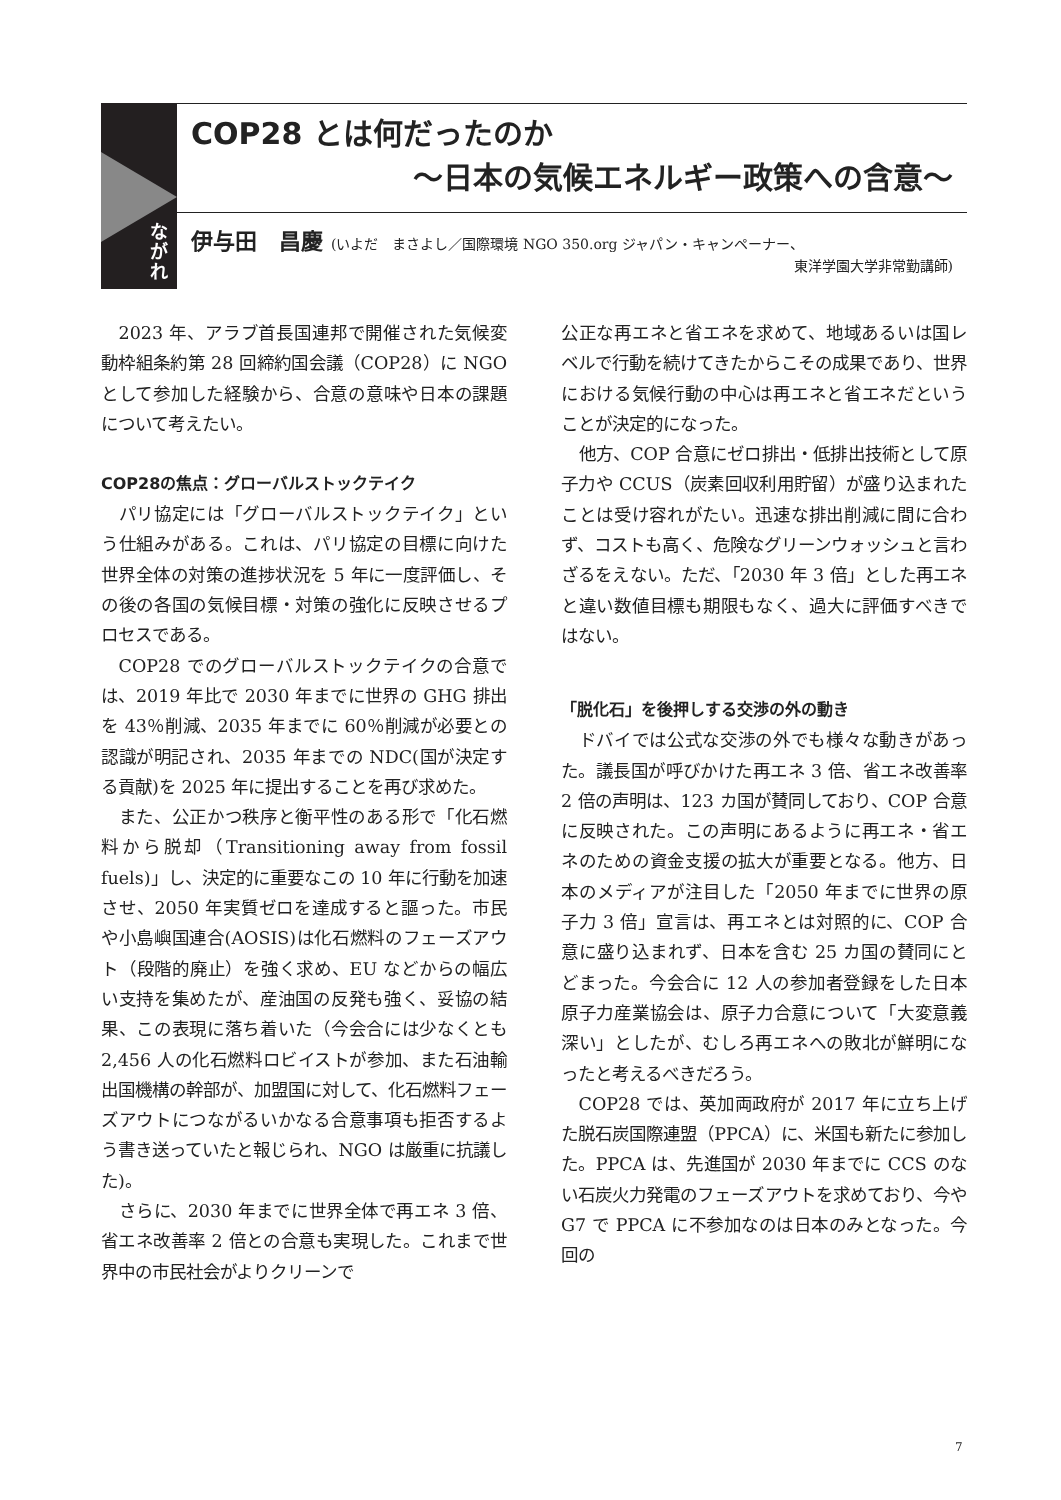な
が
れ
COP28 とは何だったのか
～日本の気候エネルギー政策への含意～
伊与田　昌慶 (いよだ　まさよし／国際環境 NGO 350.org ジャパン・キャンペーナー、
東洋学園大学非常勤講師)
2023 年、アラブ首長国連邦で開催された気候変動枠組条約第 28 回締約国会議（COP28）に NGO として参加した経験から、合意の意味や日本の課題について考えたい。
COP28の焦点：グローバルストックテイク
パリ協定には「グローバルストックテイク」という仕組みがある。これは、パリ協定の目標に向けた世界全体の対策の進捗状況を 5 年に一度評価し、その後の各国の気候目標・対策の強化に反映させるプロセスである。
COP28 でのグローバルストックテイクの合意では、2019 年比で 2030 年までに世界の GHG 排出を 43％削減、2035 年までに 60％削減が必要との認識が明記され、2035 年までの NDC(国が決定する貢献)を 2025 年に提出することを再び求めた。
また、公正かつ秩序と衡平性のある形で「化石燃料から脱却（Transitioning away from fossil fuels)」し、決定的に重要なこの 10 年に行動を加速させ、2050 年実質ゼロを達成すると謳った。市民や小島嶼国連合(AOSIS)は化石燃料のフェーズアウト（段階的廃止）を強く求め、EU などからの幅広い支持を集めたが、産油国の反発も強く、妥協の結果、この表現に落ち着いた（今会合には少なくとも 2,456 人の化石燃料ロビイストが参加、また石油輸出国機構の幹部が、加盟国に対して、化石燃料フェーズアウトにつながるいかなる合意事項も拒否するよう書き送っていたと報じられ、NGO は厳重に抗議した)。
さらに、2030 年までに世界全体で再エネ 3 倍、省エネ改善率 2 倍との合意も実現した。これまで世界中の市民社会がよりクリーンで
公正な再エネと省エネを求めて、地域あるいは国レベルで行動を続けてきたからこその成果であり、世界における気候行動の中心は再エネと省エネだということが決定的になった。
他方、COP 合意にゼロ排出・低排出技術として原子力や CCUS（炭素回収利用貯留）が盛り込まれたことは受け容れがたい。迅速な排出削減に間に合わず、コストも高く、危険なグリーンウォッシュと言わざるをえない。ただ、「2030 年 3 倍」とした再エネと違い数値目標も期限もなく、過大に評価すべきではない。
「脱化石」を後押しする交渉の外の動き
ドバイでは公式な交渉の外でも様々な動きがあった。議長国が呼びかけた再エネ 3 倍、省エネ改善率 2 倍の声明は、123 カ国が賛同しており、COP 合意に反映された。この声明にあるように再エネ・省エネのための資金支援の拡大が重要となる。他方、日本のメディアが注目した「2050 年までに世界の原子力 3 倍」宣言は、再エネとは対照的に、COP 合意に盛り込まれず、日本を含む 25 カ国の賛同にとどまった。今会合に 12 人の参加者登録をした日本原子力産業協会は、原子力合意について「大変意義深い」としたが、むしろ再エネへの敗北が鮮明になったと考えるべきだろう。
COP28 では、英加両政府が 2017 年に立ち上げた脱石炭国際連盟（PPCA）に、米国も新たに参加した。PPCA は、先進国が 2030 年までに CCS のない石炭火力発電のフェーズアウトを求めており、今や G7 で PPCA に不参加なのは日本のみとなった。今回の
7